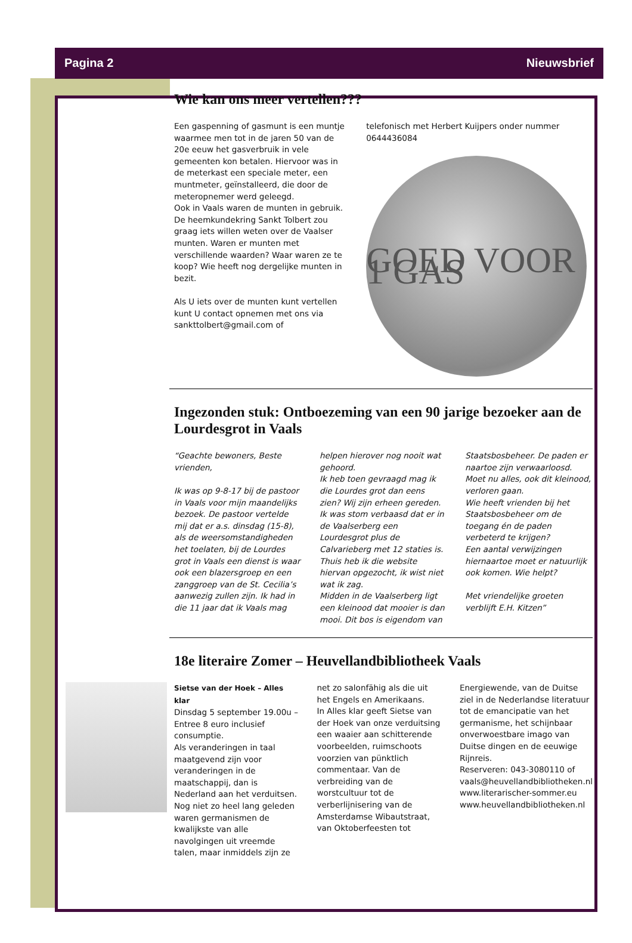Pagina 2 Nieuwsbrief
Wie kan ons meer vertellen???
Een gaspenning of gasmunt is een muntje waarmee men tot in de jaren 50 van de 20e eeuw het gasverbruik in vele gemeenten kon betalen. Hiervoor was in de meterkast een speciale meter, een muntmeter, geïnstalleerd, die door de meteropnemer werd geleegd.
Ook in Vaals waren de munten in gebruik. De heemkundekring Sankt Tolbert zou graag iets willen weten over de Vaalser munten. Waren er munten met verschillende waarden? Waar waren ze te koop? Wie heeft nog dergelijke munten in bezit.
Als U iets over de munten kunt vertellen kunt U contact opnemen met ons via sankttolbert@gmail.com of
telefonisch met Herbert Kuijpers onder nummer 0644436084
GOED VOOR 1 GAS
Ingezonden stuk: Ontboezeming van een 90 jarige bezoeker aan de Lourdesgrot in Vaals
“Geachte bewoners, Beste vrienden,
Ik was op 9-8-17 bij de pastoor in Vaals voor mijn maandelijks bezoek. De pastoor vertelde mij dat er a.s. dinsdag (15-8), als de weersomstandigheden het toelaten, bij de Lourdes grot in Vaals een dienst is waar ook een blazersgroep en een zanggroep van de St. Cecilia’s aanwezig zullen zijn. Ik had in die 11 jaar dat ik Vaals mag
helpen hierover nog nooit wat gehoord.
Ik heb toen gevraagd mag ik die Lourdes grot dan eens zien? Wij zijn erheen gereden. Ik was stom verbaasd dat er in de Vaalserberg een Lourdesgrot plus de Calvarieberg met 12 staties is. Thuis heb ik die website hiervan opgezocht, ik wist niet wat ik zag.
Midden in de Vaalserberg ligt een kleinood dat mooier is dan mooi. Dit bos is eigendom van
Staatsbosbeheer. De paden er naartoe zijn verwaarloosd. Moet nu alles, ook dit kleinood, verloren gaan.
Wie heeft vrienden bij het Staatsbosbeheer om de toegang én de paden verbeterd te krijgen?
Een aantal verwijzingen hiernaartoe moet er natuurlijk ook komen. Wie helpt?
Met vriendelijke groeten verblijft E.H. Kitzen”
18e literaire Zomer – Heuvellandbibliotheek Vaals
Sietse van der Hoek – Alles klar
Dinsdag 5 september 19.00u – Entree 8 euro inclusief consumptie.
Als veranderingen in taal maatgevend zijn voor veranderingen in de maatschappij, dan is Nederland aan het verduitsen. Nog niet zo heel lang geleden waren germanismen de kwalijkste van alle navolgingen uit vreemde talen, maar inmiddels zijn ze
net zo salonfähig als die uit het Engels en Amerikaans.
In Alles klar geeft Sietse van der Hoek van onze verduitsing een waaier aan schitterende voorbeelden, ruimschoots voorzien van pünktlich commentaar. Van de verbreiding van de worstcultuur tot de verberlijnisering van de Amsterdamse Wibautstraat, van Oktoberfeesten tot
Energiewende, van de Duitse ziel in de Nederlandse literatuur tot de emancipatie van het germanisme, het schijnbaar onverwoestbare imago van Duitse dingen en de eeuwige Rijnreis.
Reserveren: 043-3080110 of vaals@heuvellandbibliotheken.nl
www.literarischer-sommer.eu www.heuvellandbibliotheken.nl